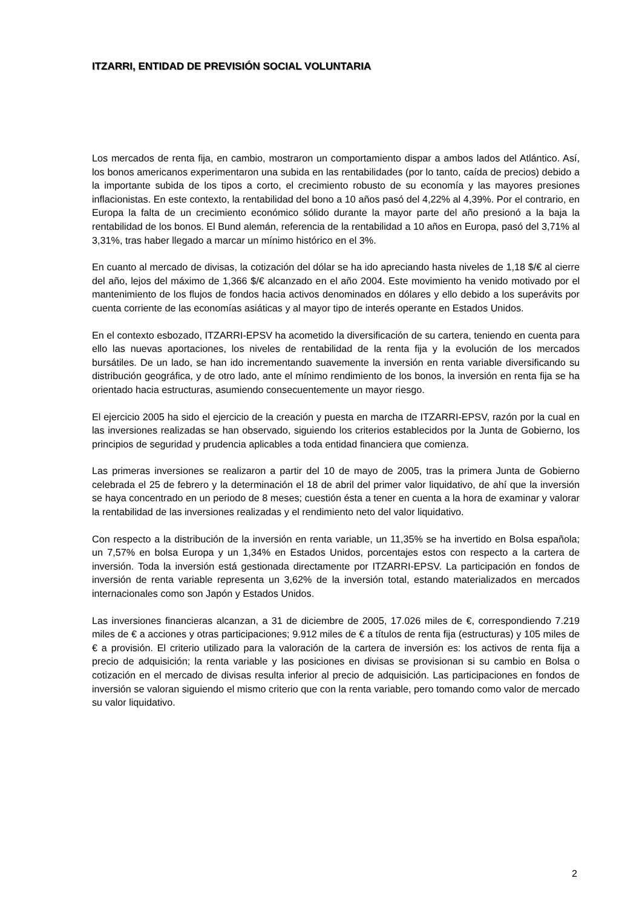ITZARRI, ENTIDAD DE PREVISIÓN SOCIAL VOLUNTARIA
Los mercados de renta fija, en cambio, mostraron un comportamiento dispar a ambos lados del Atlántico. Así, los bonos americanos experimentaron una subida en las rentabilidades (por lo tanto, caída de precios) debido a la importante subida de los tipos a corto, el crecimiento robusto de su economía y las mayores presiones inflacionistas. En este contexto, la rentabilidad del bono a 10 años pasó del 4,22% al 4,39%. Por el contrario, en Europa la falta de un crecimiento económico sólido durante la mayor parte del año presionó a la baja la rentabilidad de los bonos. El Bund alemán, referencia de la rentabilidad a 10 años en Europa, pasó del 3,71% al 3,31%, tras haber llegado a marcar un mínimo histórico en el 3%.
En cuanto al mercado de divisas, la cotización del dólar se ha ido apreciando hasta niveles de 1,18 $/€ al cierre del año, lejos del máximo de 1,366 $/€ alcanzado en el año 2004. Este movimiento ha venido motivado por el mantenimiento de los flujos de fondos hacia activos denominados en dólares y ello debido a los superávits por cuenta corriente de las economías asiáticas y al mayor tipo de interés operante en Estados Unidos.
En el contexto esbozado, ITZARRI-EPSV ha acometido la diversificación de su cartera, teniendo en cuenta para ello las nuevas aportaciones, los niveles de rentabilidad de la renta fija y la evolución de los mercados bursátiles. De un lado, se han ido incrementando suavemente la inversión en renta variable diversificando su distribución geográfica, y de otro lado, ante el mínimo rendimiento de los bonos, la inversión en renta fija se ha orientado hacia estructuras, asumiendo consecuentemente un mayor riesgo.
El ejercicio 2005 ha sido el ejercicio de la creación y puesta en marcha de ITZARRI-EPSV, razón por la cual en las inversiones realizadas se han observado, siguiendo los criterios establecidos por la Junta de Gobierno, los principios de seguridad y prudencia aplicables a toda entidad financiera que comienza.
Las primeras inversiones se realizaron a partir del 10 de mayo de 2005, tras la primera Junta de Gobierno celebrada el 25 de febrero y la determinación el 18 de abril del primer valor liquidativo, de ahí que la inversión se haya concentrado en un periodo de 8 meses; cuestión ésta a tener en cuenta a la hora de examinar y valorar la rentabilidad de las inversiones realizadas y el rendimiento neto del valor liquidativo.
Con respecto a la distribución de la inversión en renta variable, un 11,35% se ha invertido en Bolsa española; un 7,57% en bolsa Europa y un 1,34% en Estados Unidos, porcentajes estos con respecto a la cartera de inversión. Toda la inversión está gestionada directamente por ITZARRI-EPSV. La participación en fondos de inversión de renta variable representa un 3,62% de la inversión total, estando materializados en mercados internacionales como son Japón y Estados Unidos.
Las inversiones financieras alcanzan, a 31 de diciembre de 2005, 17.026 miles de €, correspondiendo 7.219 miles de € a acciones y otras participaciones; 9.912 miles de € a títulos de renta fija (estructuras) y 105 miles de € a provisión. El criterio utilizado para la valoración de la cartera de inversión es: los activos de renta fija a precio de adquisición; la renta variable y las posiciones en divisas se provisionan si su cambio en Bolsa o cotización en el mercado de divisas resulta inferior al precio de adquisición. Las participaciones en fondos de inversión se valoran siguiendo el mismo criterio que con la renta variable, pero tomando como valor de mercado su valor liquidativo.
2